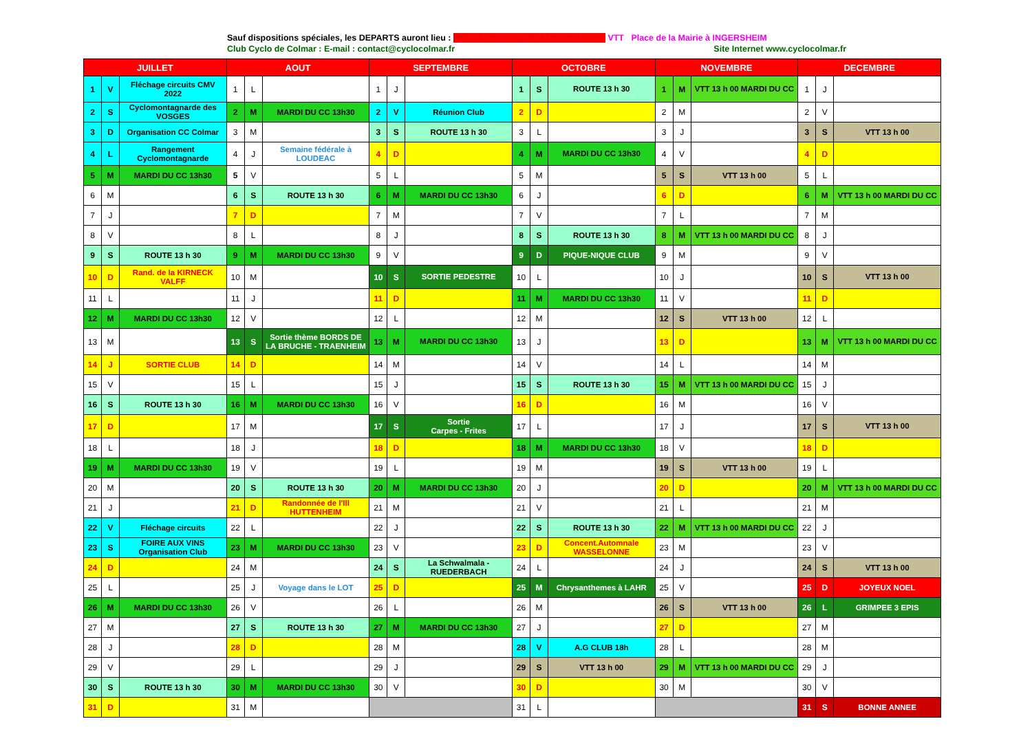Sauf dispositions spéciales, les DEPARTS auront lieu : ROUTE Parking de la Manufacture - VTT Place de la Mairie à INGERSHEIM
Club Cyclo de Colmar : E-mail : contact@cyclocolmar.fr Site Internet www.cyclocolmar.fr
| JUILLET | | | AOUT | | | SEPTEMBRE | | | OCTOBRE | | | NOVEMBRE | | | DECEMBRE | | |
| --- | --- | --- | --- | --- | --- | --- | --- | --- | --- | --- | --- | --- | --- | --- | --- | --- | --- |
| 1 | V | Fléchage circuits CMV 2022 | 1 | L | | 1 | J | | 1 | S | ROUTE 13 h 30 | 1 | M | VTT 13 h 00 MARDI DU CC | 1 | J | |
| 2 | S | Cyclomontagnarde des VOSGES | 2 | M | MARDI DU CC 13h30 | 2 | V | Réunion Club | 2 | D | | 2 | M | | 2 | V | |
| 3 | D | Organisation CC Colmar | 3 | M | | 3 | S | ROUTE 13 h 30 | 3 | L | | 3 | J | | 3 | S | VTT 13 h 00 |
| 4 | L | Rangement Cyclomontagnarde | 4 | J | Semaine fédérale à LOUDEAC | 4 | D | | 4 | M | MARDI DU CC 13h30 | 4 | V | | 4 | D | |
| 5 | M | MARDI DU CC 13h30 | 5 | V | | 5 | L | | 5 | M | | 5 | S | VTT 13 h 00 | 5 | L | |
| 6 | M | | 6 | S | ROUTE 13 h 30 | 6 | M | MARDI DU CC 13h30 | 6 | J | | 6 | D | | 6 | M | VTT 13 h 00 MARDI DU CC |
| 7 | J | | 7 | D | | 7 | M | | 7 | V | | 7 | L | | 7 | M | |
| 8 | V | | 8 | L | | 8 | J | | 8 | S | ROUTE 13 h 30 | 8 | M | VTT 13 h 00 MARDI DU CC | 8 | J | |
| 9 | S | ROUTE 13 h 30 | 9 | M | MARDI DU CC 13h30 | 9 | V | | 9 | D | PIQUE-NIQUE CLUB | 9 | M | | 9 | V | |
| 10 | D | Rand. de la KIRNECK VALFF | 10 | M | | 10 | S | SORTIE PEDESTRE | 10 | L | | 10 | J | | 10 | S | VTT 13 h 00 |
| 11 | L | | 11 | J | | 11 | D | | 11 | M | MARDI DU CC 13h30 | 11 | V | | 11 | D | |
| 12 | M | MARDI DU CC 13h30 | 12 | V | | 12 | L | | 12 | M | | 12 | S | VTT 13 h 00 | 12 | L | |
| 13 | M | | 13 | S | Sortie thème BORDS DE LA BRUCHE - TRAENHEIM | 13 | M | MARDI DU CC 13h30 | 13 | J | | 13 | D | | 13 | M | VTT 13 h 00 MARDI DU CC |
| 14 | J | SORTIE CLUB | 14 | D | | 14 | M | | 14 | V | | 14 | L | | 14 | M | |
| 15 | V | | 15 | L | | 15 | J | | 15 | S | ROUTE 13 h 30 | 15 | M | VTT 13 h 00 MARDI DU CC | 15 | J | |
| 16 | S | ROUTE 13 h 30 | 16 | M | MARDI DU CC 13h30 | 16 | V | | 16 | D | | 16 | M | | 16 | V | |
| 17 | D | | 17 | M | | 17 | S | Sortie Carpes - Frites | 17 | L | | 17 | J | | 17 | S | VTT 13 h 00 |
| 18 | L | | 18 | J | | 18 | D | | 18 | M | MARDI DU CC 13h30 | 18 | V | | 18 | D | |
| 19 | M | MARDI DU CC 13h30 | 19 | V | | 19 | L | | 19 | M | | 19 | S | VTT 13 h 00 | 19 | L | |
| 20 | M | | 20 | S | ROUTE 13 h 30 | 20 | M | MARDI DU CC 13h30 | 20 | J | | 20 | D | | 20 | M | VTT 13 h 00 MARDI DU CC |
| 21 | J | | 21 | D | Randonnée de l'Ill HUTTENHEIM | 21 | M | | 21 | V | | 21 | L | | 21 | M | |
| 22 | V | Fléchage circuits | 22 | L | | 22 | J | | 22 | S | ROUTE 13 h 30 | 22 | M | VTT 13 h 00 MARDI DU CC | 22 | J | |
| 23 | S | FOIRE AUX VINS Organisation Club | 23 | M | MARDI DU CC 13h30 | 23 | V | | 23 | D | Concent.Automnale WASSELONNE | 23 | M | | 23 | V | |
| 24 | D | | 24 | M | | 24 | S | La Schwalmala - RUEDERBACH | 24 | L | | 24 | J | | 24 | S | VTT 13 h 00 |
| 25 | L | | 25 | J | Voyage dans le LOT | 25 | D | | 25 | M | Chrysanthemes à LAHR | 25 | V | | 25 | D | JOYEUX NOEL |
| 26 | M | MARDI DU CC 13h30 | 26 | V | | 26 | L | | 26 | M | | 26 | S | VTT 13 h 00 | 26 | L | GRIMPEE 3 EPIS |
| 27 | M | | 27 | S | ROUTE 13 h 30 | 27 | M | MARDI DU CC 13h30 | 27 | J | | 27 | D | | 27 | M | |
| 28 | J | | 28 | D | | 28 | M | | 28 | V | A.G CLUB 18h | 28 | L | | 28 | M | |
| 29 | V | | 29 | L | | 29 | J | | 29 | S | VTT 13 h 00 | 29 | M | VTT 13 h 00 MARDI DU CC | 29 | J | |
| 30 | S | ROUTE 13 h 30 | 30 | M | MARDI DU CC 13h30 | 30 | V | | 30 | D | | 30 | M | | 30 | V | |
| 31 | D | | 31 | M | | | | | 31 | L | | | | | 31 | S | BONNE ANNEE |